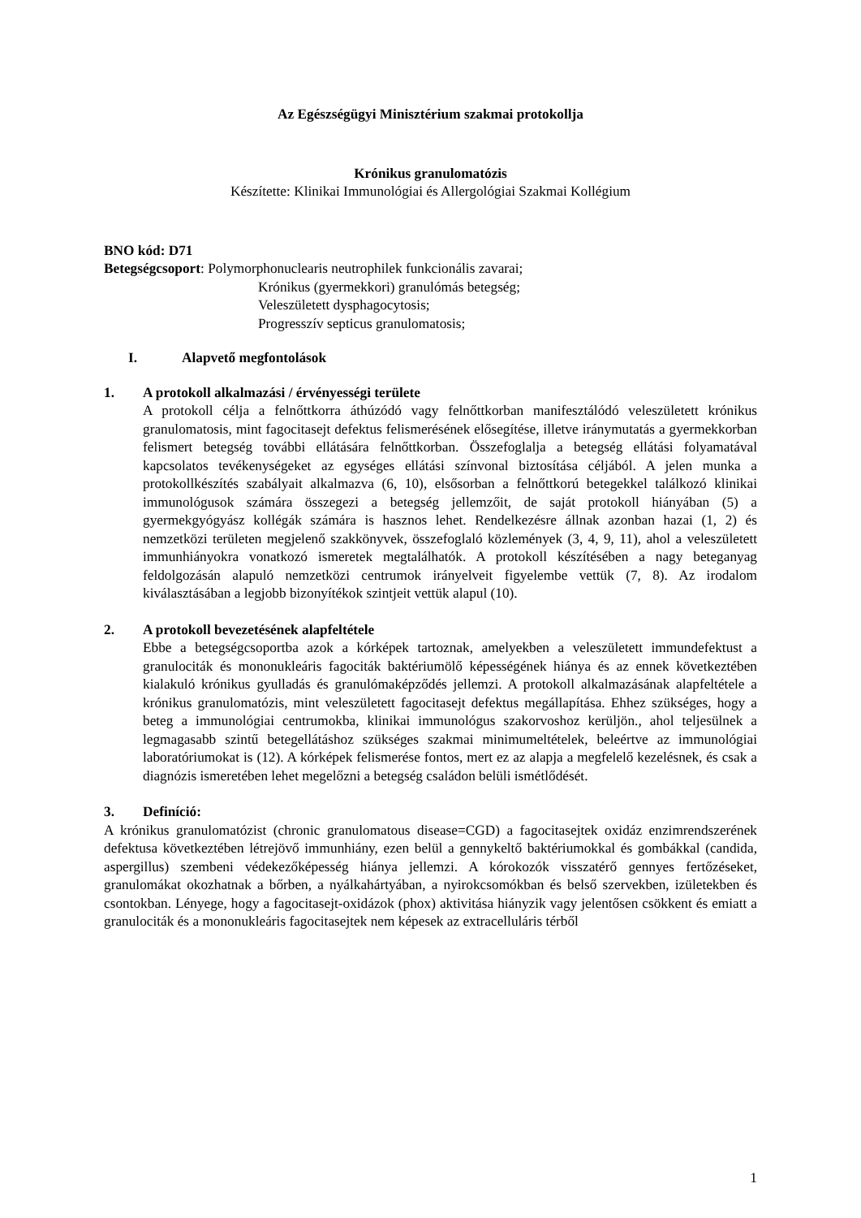Az Egészségügyi Minisztérium szakmai protokollja
Krónikus granulomatózis
Készítette: Klinikai Immunológiai és Allergológiai Szakmai Kollégium
BNO kód: D71
Betegségcsoport: Polymorphonuclearis neutrophilek funkcionális zavarai;
Krónikus (gyermekkori) granulómás betegség;
Veleszületett dysphagocytosis;
Progresszív septicus granulomatosis;
I. Alapvető megfontolások
1. A protokoll alkalmazási / érvényességi területe
A protokoll célja a felnőttkorra áthúzódó vagy felnőttkorban manifesztálódó veleszületett krónikus granulomatosis, mint fagocitasejt defektus felismerésének elősegítése, illetve iránymutatás a gyermekkorban felismert betegség további ellátására felnőttkorban. Összefoglalja a betegség ellátási folyamatával kapcsolatos tevékenységeket az egységes ellátási színvonal biztosítása céljából. A jelen munka a protokollkészítés szabályait alkalmazva (6, 10), elsősorban a felnőttkorú betegekkel találkozó klinikai immunológusok számára összegezi a betegség jellemzőit, de saját protokoll hiányában (5) a gyermekgyógyász kollégák számára is hasznos lehet. Rendelkezésre állnak azonban hazai (1, 2) és nemzetközi területen megjelenő szakkönyvek, összefoglaló közlemények (3, 4, 9, 11), ahol a veleszületett immunhiányokra vonatkozó ismeretek megtalálhatók. A protokoll készítésében a nagy beteganyag feldolgozásán alapuló nemzetközi centrumok irányelveit figyelembe vettük (7, 8). Az irodalom kiválasztásában a legjobb bizonyítékok szintjeit vettük alapul (10).
2. A protokoll bevezetésének alapfeltétele
Ebbe a betegségcsoportba azok a kórképek tartoznak, amelyekben a veleszületett immundefektust a granulociták és mononukleáris fagociták baktériumölő képességének hiánya és az ennek következtében kialakuló krónikus gyulladás és granulómaképződés jellemzi. A protokoll alkalmazásának alapfeltétele a krónikus granulomatózis, mint veleszületett fagocitasejt defektus megállapítása. Ehhez szükséges, hogy a beteg a immunológiai centrumokba, klinikai immunológus szakorvoshoz kerüljön., ahol teljesülnek a legmagasabb szintű betegellátáshoz szükséges szakmai minimumeltételek, beleértve az immunológiai laboratóriumokat is (12). A kórképek felismerése fontos, mert ez az alapja a megfelelő kezelésnek, és csak a diagnózis ismeretében lehet megelőzni a betegség családon belüli ismétlődését.
3. Definíció:
A krónikus granulomatózist (chronic granulomatous disease=CGD) a fagocitasejtek oxidáz enzimrendszerének defektusa következtében létrejövő immunhiány, ezen belül a gennykeltő baktériumokkal és gombákkal (candida, aspergillus) szembeni védekezőképesség hiánya jellemzi. A kórokozók visszatérő gennyes fertőzéseket, granulomákat okozhatnak a bőrben, a nyálkahártyában, a nyirokcsomókban és belső szervekben, izületekben és csontokban. Lényege, hogy a fagocitasejt-oxidázok (phox) aktivitása hiányzik vagy jelentősen csökkent és emiatt a granulociták és a mononukleáris fagocitasejtek nem képesek az extracelluláris térből
1